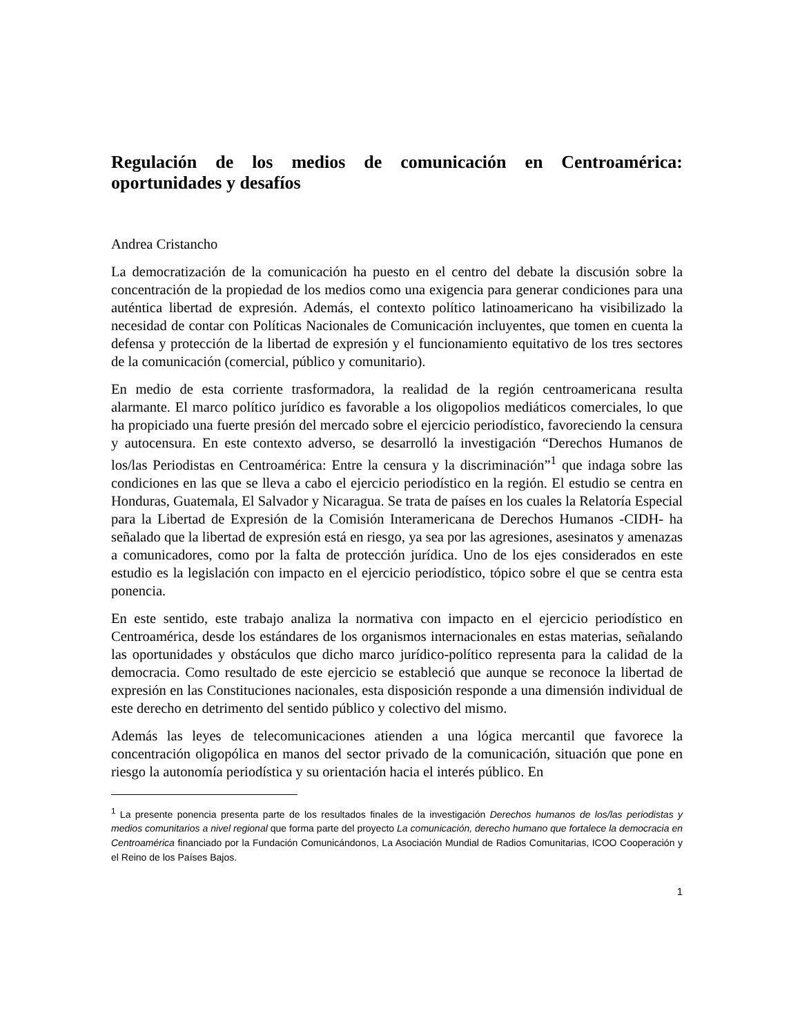Regulación de los medios de comunicación en Centroamérica: oportunidades y desafíos
Andrea Cristancho
La democratización de la comunicación ha puesto en el centro del debate la discusión sobre la concentración de la propiedad de los medios como una exigencia para generar condiciones para una auténtica libertad de expresión. Además, el contexto político latinoamericano ha visibilizado la necesidad de contar con Políticas Nacionales de Comunicación incluyentes, que tomen en cuenta la defensa y protección de la libertad de expresión y el funcionamiento equitativo de los tres sectores de la comunicación (comercial, público y comunitario).
En medio de esta corriente trasformadora, la realidad de la región centroamericana resulta alarmante. El marco político jurídico es favorable a los oligopolios mediáticos comerciales, lo que ha propiciado una fuerte presión del mercado sobre el ejercicio periodístico, favoreciendo la censura y autocensura. En este contexto adverso, se desarrolló la investigación “Derechos Humanos de los/las Periodistas en Centroamérica: Entre la censura y la discriminación”<sup>1</sup> que indaga sobre las condiciones en las que se lleva a cabo el ejercicio periodístico en la región. El estudio se centra en Honduras, Guatemala, El Salvador y Nicaragua. Se trata de países en los cuales la Relatoría Especial para la Libertad de Expresión de la Comisión Interamericana de Derechos Humanos -CIDH- ha señalado que la libertad de expresión está en riesgo, ya sea por las agresiones, asesinatos y amenazas a comunicadores, como por la falta de protección jurídica. Uno de los ejes considerados en este estudio es la legislación con impacto en el ejercicio periodístico, tópico sobre el que se centra esta ponencia.
En este sentido, este trabajo analiza la normativa con impacto en el ejercicio periodístico en Centroamérica, desde los estándares de los organismos internacionales en estas materias, señalando las oportunidades y obstáculos que dicho marco jurídico-político representa para la calidad de la democracia. Como resultado de este ejercicio se estableció que aunque se reconoce la libertad de expresión en las Constituciones nacionales, esta disposición responde a una dimensión individual de este derecho en detrimento del sentido público y colectivo del mismo.
Además las leyes de telecomunicaciones atienden a una lógica mercantil que favorece la concentración oligopólica en manos del sector privado de la comunicación, situación que pone en riesgo la autonomía periodística y su orientación hacia el interés público. En
<sup>1</sup> La presente ponencia presenta parte de los resultados finales de la investigación Derechos humanos de los/las periodistas y medios comunitarios a nivel regional que forma parte del proyecto La comunicación, derecho humano que fortalece la democracia en Centroamérica financiado por la Fundación Comunicándonos, La Asociación Mundial de Radios Comunitarias, ICOO Cooperación y el Reino de los Países Bajos.
1